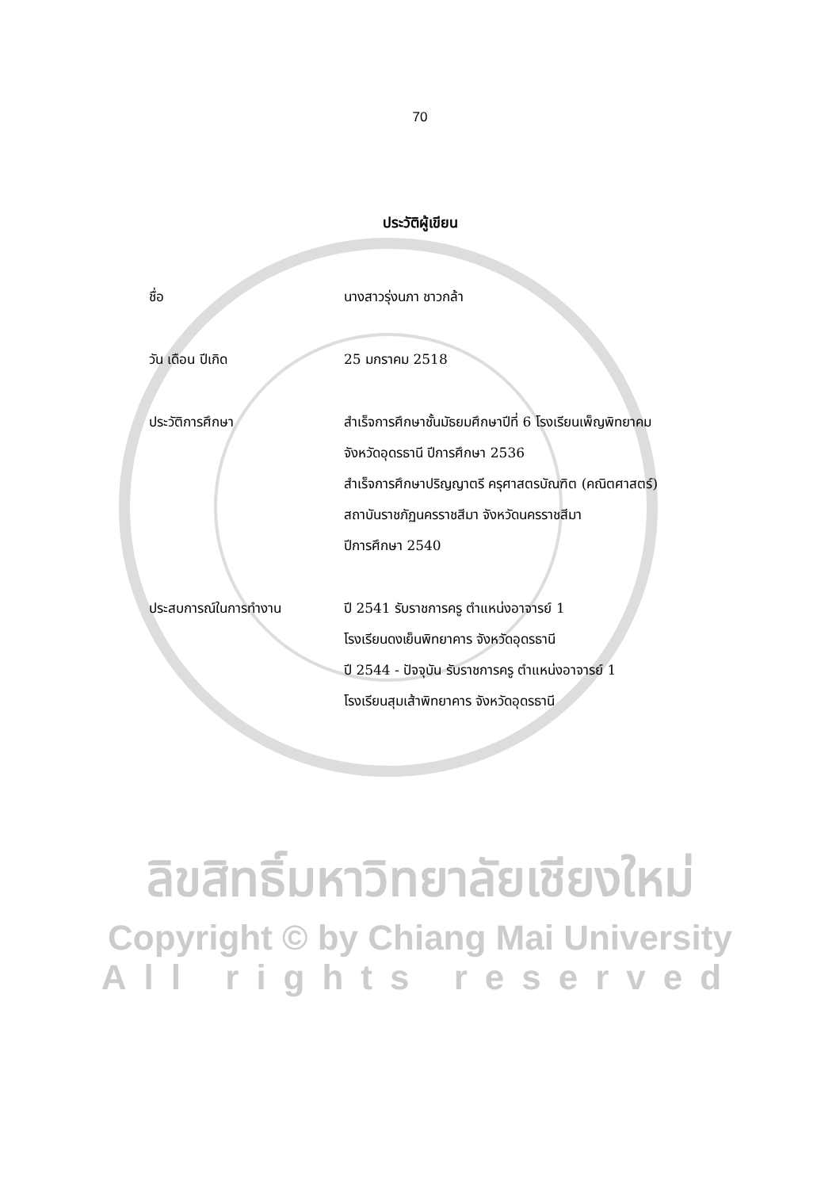70
ประวัติผู้เขียน
| ชื่อ | นางสาวรุ่งนภา ชาวกล้า |
| วัน เดือน ปีเกิด | 25 มกราคม 2518 |
| ประวัติการศึกษา | สำเร็จการศึกษาชั้นมัธยมศึกษาปีที่ 6 โรงเรียนเพ็ญพิทยาคม จังหวัดอุดรธานี ปีการศึกษา 2536 สำเร็จการศึกษาปริญญาตรี ครุศาสตรบัณฑิต (คณิตศาสตร์) สถาบันราชภัฏนครราชสีมา จังหวัดนครราชสีมา ปีการศึกษา 2540 |
| ประสบการณ์ในการทำงาน | ปี 2541 รับราชการครู ตำแหน่งอาจารย์ 1 โรงเรียนดงเย็นพิทยาคาร จังหวัดอุดรธานี ปี 2544 - ปัจจุบัน รับราชการครู ตำแหน่งอาจารย์ 1 โรงเรียนสุมเส้าพิทยาคาร จังหวัดอุดรธานี |
ลิขสิทธิ์มหาวิทยาลัยเชียงใหม่
Copyright © by Chiang Mai University
All rights reserved